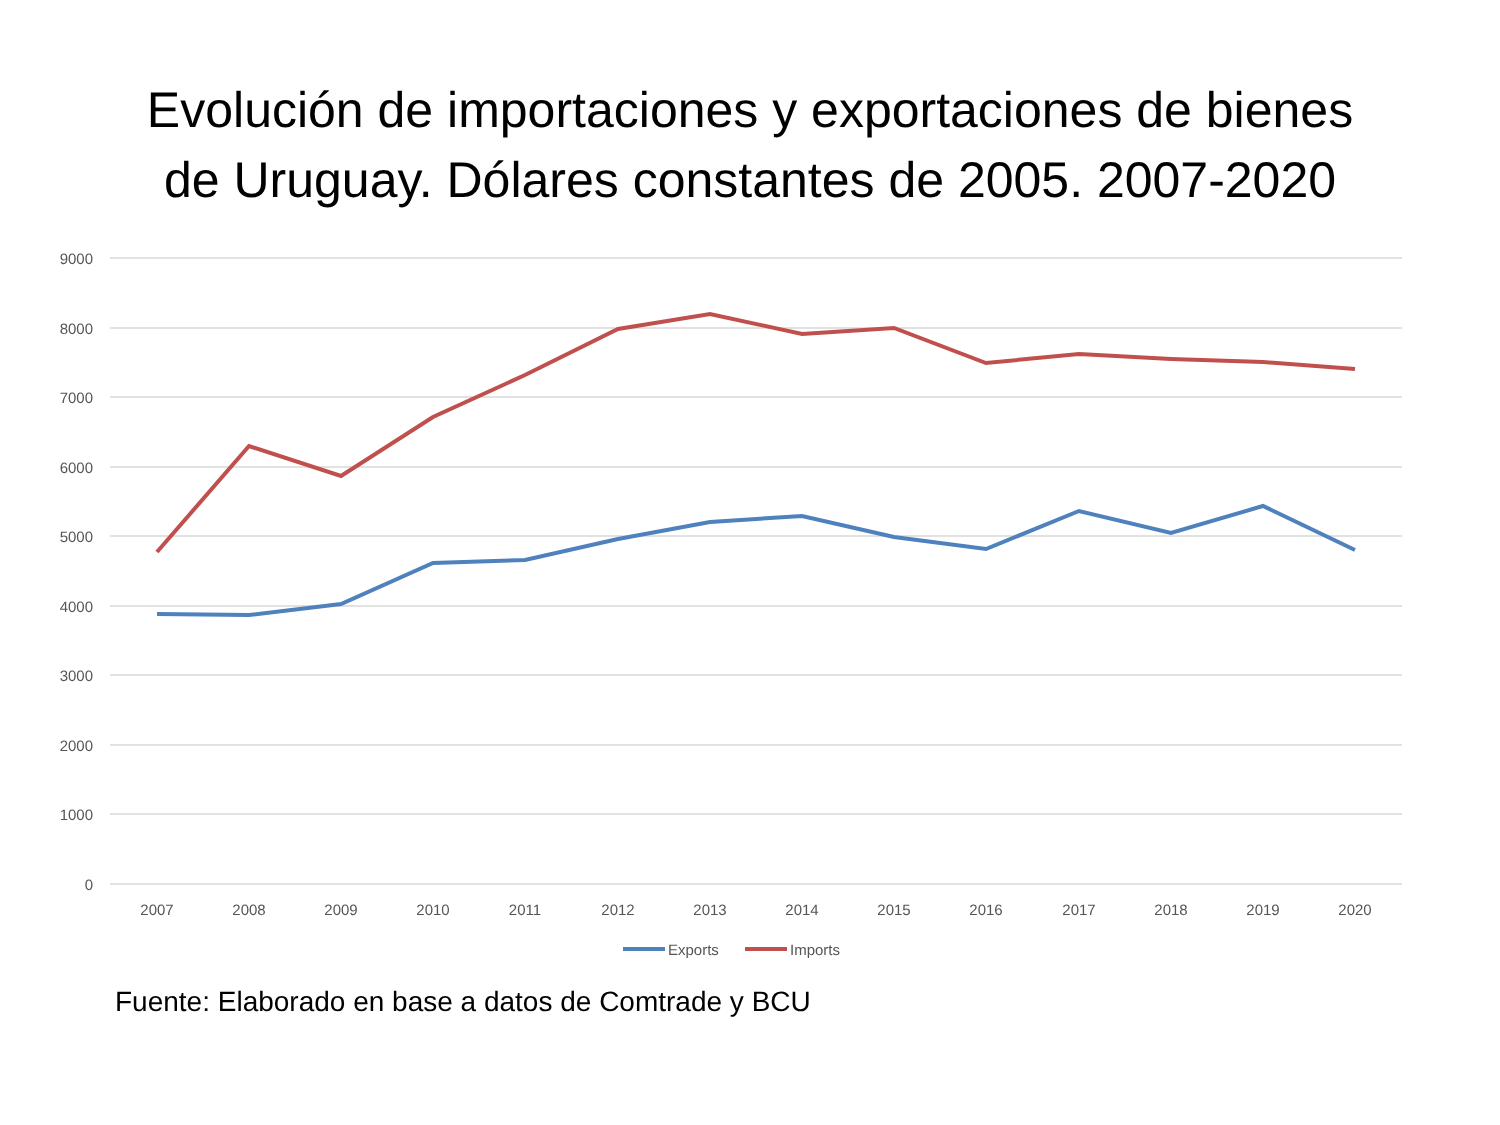Evolución de importaciones y exportaciones de bienes
de Uruguay. Dólares constantes de 2005. 2007-2020
9000
8000
7000
6000
5000
4000
3000
2000
1000
0
2007
2008
2009
2010
2011
2012
2013
2014
2015
2016
2017
2018
2019
2020
Exports
Imports
Fuente: Elaborado en base a datos de Comtrade y BCU